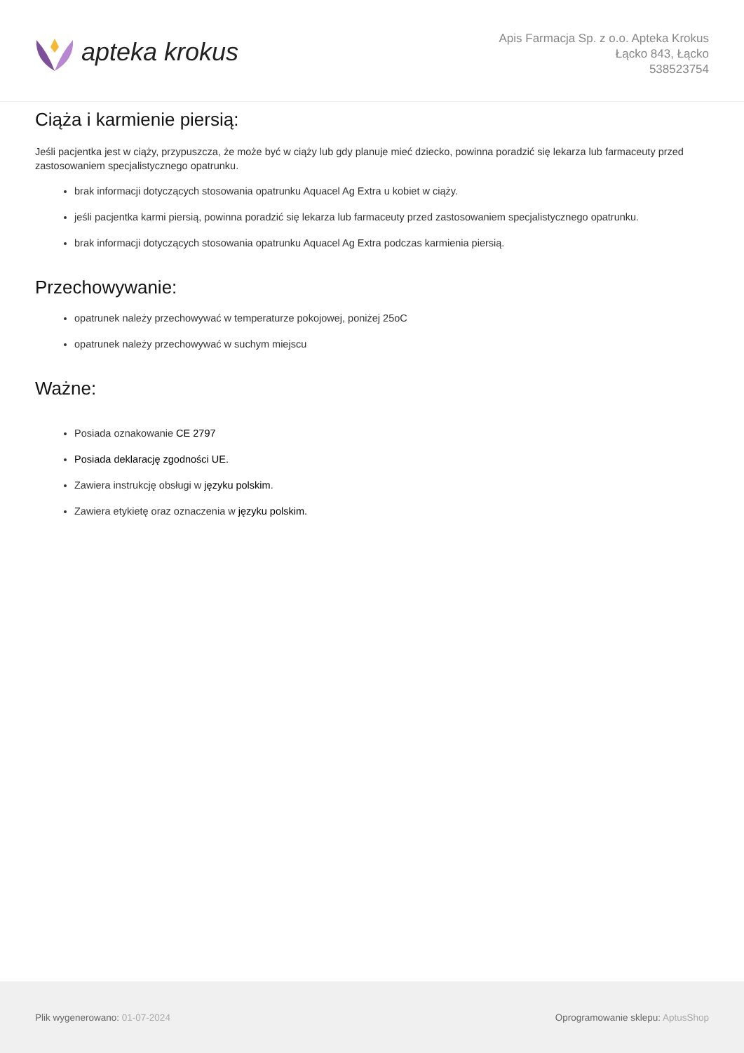apteka krokus
Apis Farmacja Sp. z o.o. Apteka Krokus
Łącko 843, Łącko
538523754
Ciąża i karmienie piersią:
Jeśli pacjentka jest w ciąży, przypuszcza, że może być w ciąży lub gdy planuje mieć dziecko, powinna poradzić się lekarza lub farmaceuty przed zastosowaniem specjalistycznego opatrunku.
brak informacji dotyczących stosowania opatrunku Aquacel Ag Extra u kobiet w ciąży.
jeśli pacjentka karmi piersią, powinna poradzić się lekarza lub farmaceuty przed zastosowaniem specjalistycznego opatrunku.
brak informacji dotyczących stosowania opatrunku Aquacel Ag Extra podczas karmienia piersią.
Przechowywanie:
opatrunek należy przechowywać w temperaturze pokojowej, poniżej 25oC
opatrunek należy przechowywać w suchym miejscu
Ważne:
Posiada oznakowanie CE 2797
Posiada deklarację zgodności UE.
Zawiera instrukcję obsługi w języku polskim.
Zawiera etykietę oraz oznaczenia w języku polskim.
Plik wygenerowano: 01-07-2024
Oprogramowanie sklepu: AptusShop